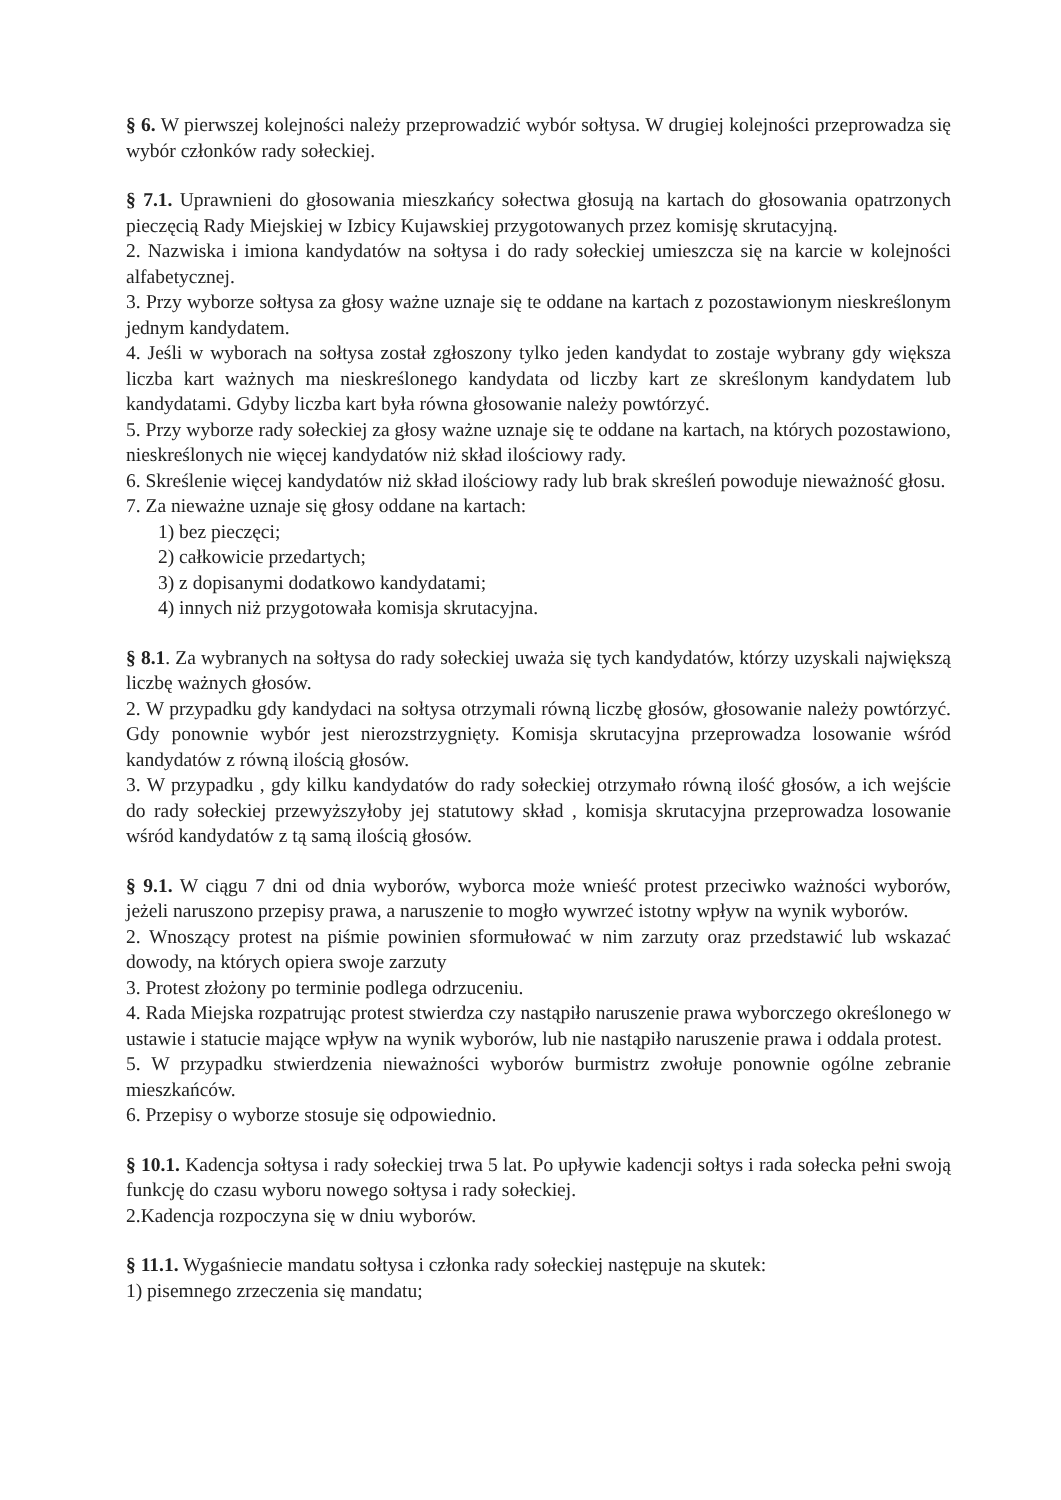§ 6. W pierwszej kolejności należy przeprowadzić wybór sołtysa. W drugiej kolejności przeprowadza się wybór członków rady sołeckiej.
§ 7.1. Uprawnieni do głosowania mieszkańcy sołectwa głosują na kartach do głosowania opatrzonych pieczęcią Rady Miejskiej w Izbicy Kujawskiej przygotowanych przez komisję skrutacyjną.
2. Nazwiska i imiona kandydatów na sołtysa i do rady sołeckiej umieszcza się na karcie w kolejności alfabetycznej.
3. Przy wyborze sołtysa za głosy ważne uznaje się te oddane na kartach z pozostawionym nieskreślonym jednym kandydatem.
4. Jeśli w wyborach na sołtysa został zgłoszony tylko jeden kandydat to zostaje wybrany gdy większa liczba kart ważnych ma nieskreślonego kandydata od liczby kart ze skreślonym kandydatem lub kandydatami. Gdyby liczba kart była równa głosowanie należy powtórzyć.
5. Przy wyborze rady sołeckiej za głosy ważne uznaje się te oddane na kartach, na których pozostawiono, nieskreślonych nie więcej kandydatów niż skład ilościowy rady.
6. Skreślenie więcej kandydatów niż skład ilościowy rady lub brak skreśleń powoduje nieważność głosu.
7. Za nieważne uznaje się głosy oddane na kartach:
1) bez pieczęci;
2) całkowicie przedartych;
3) z dopisanymi dodatkowo kandydatami;
4) innych niż przygotowała komisja skrutacyjna.
§ 8.1. Za wybranych na sołtysa do rady sołeckiej uważa się tych kandydatów, którzy uzyskali największą liczbę ważnych głosów.
2. W przypadku gdy kandydaci na sołtysa otrzymali równą liczbę głosów, głosowanie należy powtórzyć. Gdy ponownie wybór jest nierozstrzygnięty. Komisja skrutacyjna przeprowadza losowanie wśród kandydatów z równą ilością głosów.
3. W przypadku , gdy kilku kandydatów do rady sołeckiej otrzymało równą ilość głosów, a ich wejście do rady sołeckiej przewyższyłoby jej statutowy skład , komisja skrutacyjna przeprowadza losowanie wśród kandydatów z tą samą ilością głosów.
§ 9.1. W ciągu 7 dni od dnia wyborów, wyborca może wnieść protest przeciwko ważności wyborów, jeżeli naruszono przepisy prawa, a naruszenie to mogło wywrzeć istotny wpływ na wynik wyborów.
2. Wnoszący protest na piśmie powinien sformułować w nim zarzuty oraz przedstawić lub wskazać dowody, na których opiera swoje zarzuty
3. Protest złożony po terminie podlega odrzuceniu.
4. Rada Miejska rozpatrując protest stwierdza czy nastąpiło naruszenie prawa wyborczego określonego w ustawie i statucie mające wpływ na wynik wyborów, lub nie nastąpiło naruszenie prawa i oddala protest.
5. W przypadku stwierdzenia nieważności wyborów burmistrz zwołuje ponownie ogólne zebranie mieszkańców.
6. Przepisy o wyborze stosuje się odpowiednio.
§ 10.1. Kadencja sołtysa i rady sołeckiej trwa 5 lat. Po upływie kadencji sołtys i rada sołecka pełni swoją funkcję do czasu wyboru nowego sołtysa i rady sołeckiej.
2.Kadencja rozpoczyna się w dniu wyborów.
§ 11.1. Wygaśniecie mandatu sołtysa i członka rady sołeckiej następuje na skutek:
1) pisemnego zrzeczenia się mandatu;